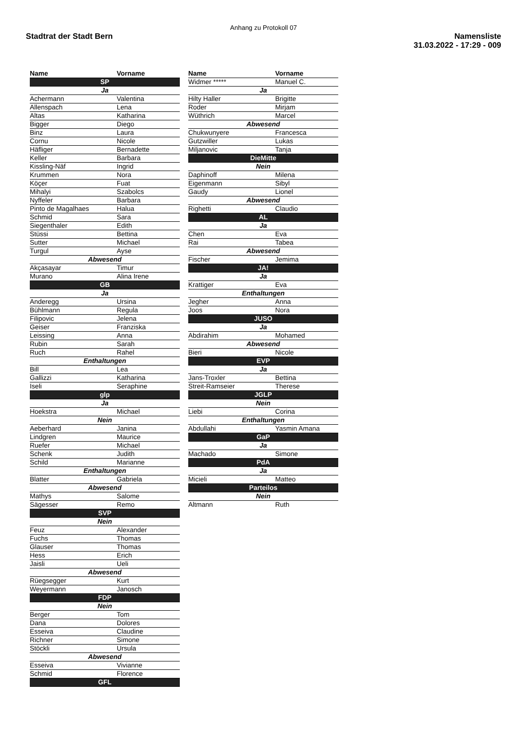Anhang zu Protokoll 07
Stadtrat der Stadt Bern Namensliste
31.03.2022 - 17:29 - 009
| Name | Vorname |
| --- | --- |
| SP | |
| Ja | |
| Achermann | Valentina |
| Allenspach | Lena |
| Altas | Katharina |
| Bigger | Diego |
| Binz | Laura |
| Cornu | Nicole |
| Häfliger | Bernadette |
| Keller | Barbara |
| Kissling-Näf | Ingrid |
| Krummen | Nora |
| Köçer | Fuat |
| Mihalyi | Szabolcs |
| Nyffeler | Barbara |
| Pinto de Magalhaes | Halua |
| Schmid | Sara |
| Siegenthaler | Edith |
| Stüssi | Bettina |
| Sutter | Michael |
| Turgul | Ayse |
| Abwesend | |
| Akçasayar | Timur |
| Murano | Alina Irene |
| GB | |
| Ja | |
| Anderegg | Ursina |
| Bühlmann | Regula |
| Filipovic | Jelena |
| Geiser | Franziska |
| Leissing | Anna |
| Rubin | Sarah |
| Ruch | Rahel |
| Enthaltungen | |
| Bill | Lea |
| Gallizzi | Katharina |
| Iseli | Seraphine |
| glp | |
| Ja | |
| Hoekstra | Michael |
| Nein | |
| Aeberhard | Janina |
| Lindgren | Maurice |
| Ruefer | Michael |
| Schenk | Judith |
| Schild | Marianne |
| Enthaltungen | |
| Blatter | Gabriela |
| Abwesend | |
| Mathys | Salome |
| Sägesser | Remo |
| SVP | |
| Nein | |
| Feuz | Alexander |
| Fuchs | Thomas |
| Glauser | Thomas |
| Hess | Erich |
| Jaisli | Ueli |
| Abwesend | |
| Rüegsegger | Kurt |
| Weyermann | Janosch |
| FDP | |
| Nein | |
| Berger | Tom |
| Dana | Dolores |
| Esseiva | Claudine |
| Richner | Simone |
| Stöckli | Ursula |
| Abwesend | |
| Esseiva | Vivianne |
| Schmid | Florence |
| GFL | |
| Name | Vorname |
| --- | --- |
| Widmer ***** | Manuel C. |
| Ja | |
| Hilty Haller | Brigitte |
| Roder | Mirjam |
| Wüthrich | Marcel |
| Abwesend | |
| Chukwunyere | Francesca |
| Gutzwiller | Lukas |
| Miljanovic | Tanja |
| DieMitte | |
| Nein | |
| Daphinoff | Milena |
| Eigenmann | Sibyl |
| Gaudy | Lionel |
| Abwesend | |
| Righetti | Claudio |
| AL | |
| Ja | |
| Chen | Eva |
| Rai | Tabea |
| Abwesend | |
| Fischer | Jemima |
| JA! | |
| Ja | |
| Krattiger | Eva |
| Enthaltungen | |
| Jegher | Anna |
| Joos | Nora |
| JUSO | |
| Ja | |
| Abdirahim | Mohamed |
| Abwesend | |
| Bieri | Nicole |
| EVP | |
| Ja | |
| Jans-Troxler | Bettina |
| Streit-Ramseier | Therese |
| JGLP | |
| Nein | |
| Liebi | Corina |
| Enthaltungen | |
| Abdullahi | Yasmin Amana |
| GaP | |
| Ja | |
| Machado | Simone |
| PdA | |
| Ja | |
| Micieli | Matteo |
| Parteilos | |
| Nein | |
| Altmann | Ruth |